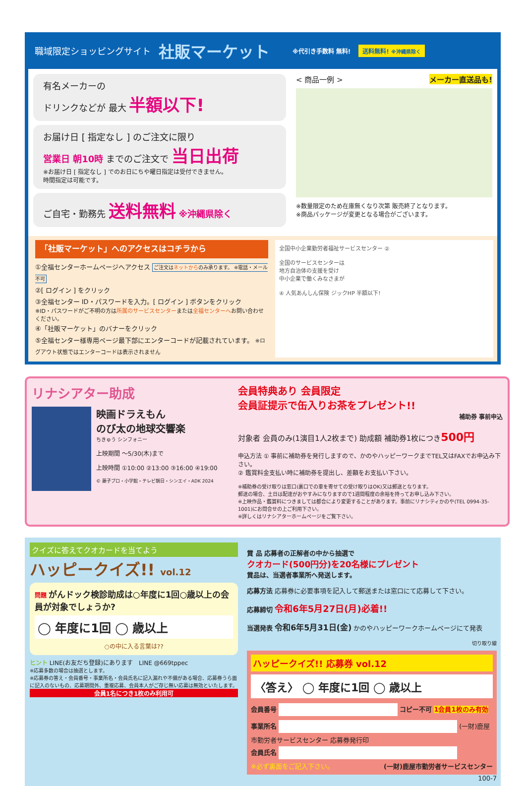職域限定ショッピングサイト 社販マーケット ※代引き手数料 無料! 送料無料! ※沖縄県除く
有名メーカーの
ドリンクなどが 最大 半額以下!
お届け日 [ 指定なし ] のご注文に限り
営業日 朝10時 までのご注文で 当日出荷
※お届け日 [ 指定なし ] でのお日にちや曜日指定は受付できません。
時間指定は可能です。
ご自宅・勤務先 送料無料 ※沖縄県除く
< 商品一例 > メーカー直送品も!
※数量限定のため在庫無くなり次第 販売終了となります。
※商品パッケージが変更となる場合がございます。
「社販マーケット」へのアクセスはコチラから
①全福センターホームページへアクセス ご注文はネットからのみ承ります。 ※電話・メール不可
②[ ログイン ] をクリック
③全福センター ID・パスワードを入力。[ ログイン ] ボタンをクリック
※ID・パスワードがご不明の方は所属のサービスセンターまたは全福センターへお問い合わせください。
④「社販マーケット」のバナーをクリック
⑤全福センター様専用ページ最下部にエンターコードが記載されています。 ※ログアウト状態ではエンターコードは表示されません
全国中小企業勤労者福祉サービスセンター ②
全国のサービスセンターは
地方自治体の支援を受け
中小企業で働くみなさまが
④ 人気あんしん保険 ジックHP 半額以下!
リナシアター助成
映画ドラえもん
のび太の地球交響楽
ちきゅう シンフォニー
上映期間 ～5/30(木)まで
上映時間 ①10:00 ②13:00 ③16:00 ④19:00
© 藤子プロ・小学館・テレビ朝日・シンエイ・ADK 2024
会員特典あり 会員限定
会員証提示で缶入りお茶をプレゼント!!
補助券 事前申込
対象者 会員のみ(1演目1人2枚まで) 助成額 補助券1枚につき500円
申込方法 ① 事前に補助券を発行しますので、かのやハッピーワークまでTEL又はFAXでお申込み下さい。
② 鑑賞料金支払い時に補助券を提出し、差額をお支払い下さい。
※補助券の受け取りは窓口(裏口での車を寄せての受け取りはOK)又は郵送となります。
郵送の場合、土日は配達がおやすみになりますので1週間程度の余裕を持ってお申し込み下さい。
※上映作品・鑑賞料につきましては都合により変更することがあります。事前にリナシティかのや(TEL 0994-35-1001)にお問合せの上ご利用下さい。
※詳しくはリナシアターホームページをご覧下さい。
クイズに答えてクオカードを当てよう
ハッピークイズ!! vol.12
問題 がんドック検診助成は○年度に1回○歳以上の会員が対象でしょうか?
◯ 年度に1回 ◯ 歳以上
○の中に入る言葉は??
ヒント LINE(お友だち登録)にあります　LINE @669tppec
※応募多数の場合は抽選とします。
※応募券の答え・会員番号・事業所名・会員氏名に記入漏れや不備がある場合、応募券うら面に記入のないもの、応募期間外、重複応募、会員本人がご存じ無い応募は無効といたします。
会員1名につき1枚のみ利用可
賞 品 応募者の正解者の中から抽選で
クオカード(500円分)を20名様にプレゼント
賞品は、当選者事業所へ発送します。
応募方法 応募券に必要事項を記入して郵送または窓口にて応募して下さい。
応募締切 令和6年5月27日(月)必着!!
当選発表 令和6年5月31日(金) かのやハッピーワークホームページにて発表
切り取り線
ハッピークイズ!! 応募券 vol.12
〈答え〉 ◯ 年度に1回 ◯ 歳以上
会員番号 コピー不可 1会員1枚のみ有効
事業所名 (一財)鹿屋市勤労者サービスセンター 応募券発行印
会員氏名
※必ず裏面をご記入下さい。 (一財)鹿屋市勤労者サービスセンター
100-7